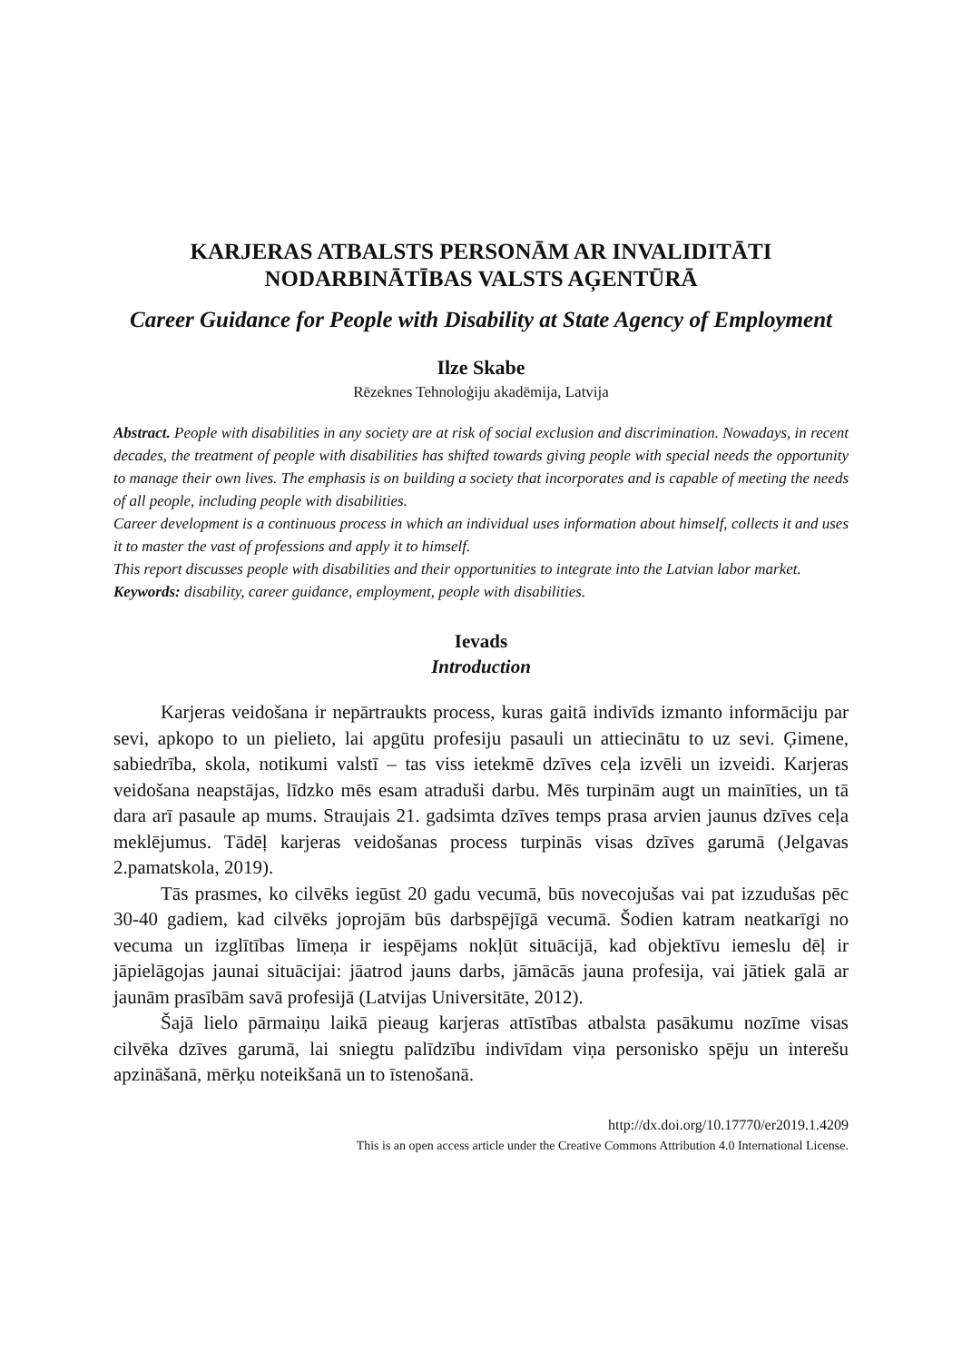KARJERAS ATBALSTS PERSONĀM AR INVALIDITĀTI NODARBINĀTĪBAS VALSTS AĢENTŪRĀ
Career Guidance for People with Disability at State Agency of Employment
Ilze Skabe
Rēzeknes Tehnoloģiju akadēmija, Latvija
Abstract. People with disabilities in any society are at risk of social exclusion and discrimination. Nowadays, in recent decades, the treatment of people with disabilities has shifted towards giving people with special needs the opportunity to manage their own lives. The emphasis is on building a society that incorporates and is capable of meeting the needs of all people, including people with disabilities.
Career development is a continuous process in which an individual uses information about himself, collects it and uses it to master the vast of professions and apply it to himself.
This report discusses people with disabilities and their opportunities to integrate into the Latvian labor market.
Keywords: disability, career guidance, employment, people with disabilities.
Ievads
Introduction
Karjeras veidošana ir nepārtraukts process, kuras gaitā indivīds izmanto informāciju par sevi, apkopo to un pielieto, lai apgūtu profesiju pasauli un attiecinātu to uz sevi. Ģimene, sabiedrība, skola, notikumi valstī – tas viss ietekmē dzīves ceļa izvēli un izveidi. Karjeras veidošana neapstājas, līdzko mēs esam atraduši darbu. Mēs turpinām augt un mainīties, un tā dara arī pasaule ap mums. Straujais 21. gadsimta dzīves temps prasa arvien jaunus dzīves ceļa meklējumus. Tādēļ karjeras veidošanas process turpinās visas dzīves garumā (Jelgavas 2.pamatskola, 2019).
Tās prasmes, ko cilvēks iegūst 20 gadu vecumā, būs novecojušas vai pat izzudušas pēc 30-40 gadiem, kad cilvēks joprojām būs darbspējīgā vecumā. Šodien katram neatkarīgi no vecuma un izglītības līmeņa ir iespējams nokļūt situācijā, kad objektīvu iemeslu dēļ ir jāpielāgojas jaunai situācijai: jāatrod jauns darbs, jāmācās jauna profesija, vai jātiek galā ar jaunām prasībām savā profesijā (Latvijas Universitāte, 2012).
Šajā lielo pārmaiņu laikā pieaug karjeras attīstības atbalsta pasākumu nozīme visas cilvēka dzīves garumā, lai sniegtu palīdzību indivīdam viņa personisko spēju un interešu apzināšanā, mērķu noteikšanā un to īstenošanā.
http://dx.doi.org/10.17770/er2019.1.4209
This is an open access article under the Creative Commons Attribution 4.0 International License.